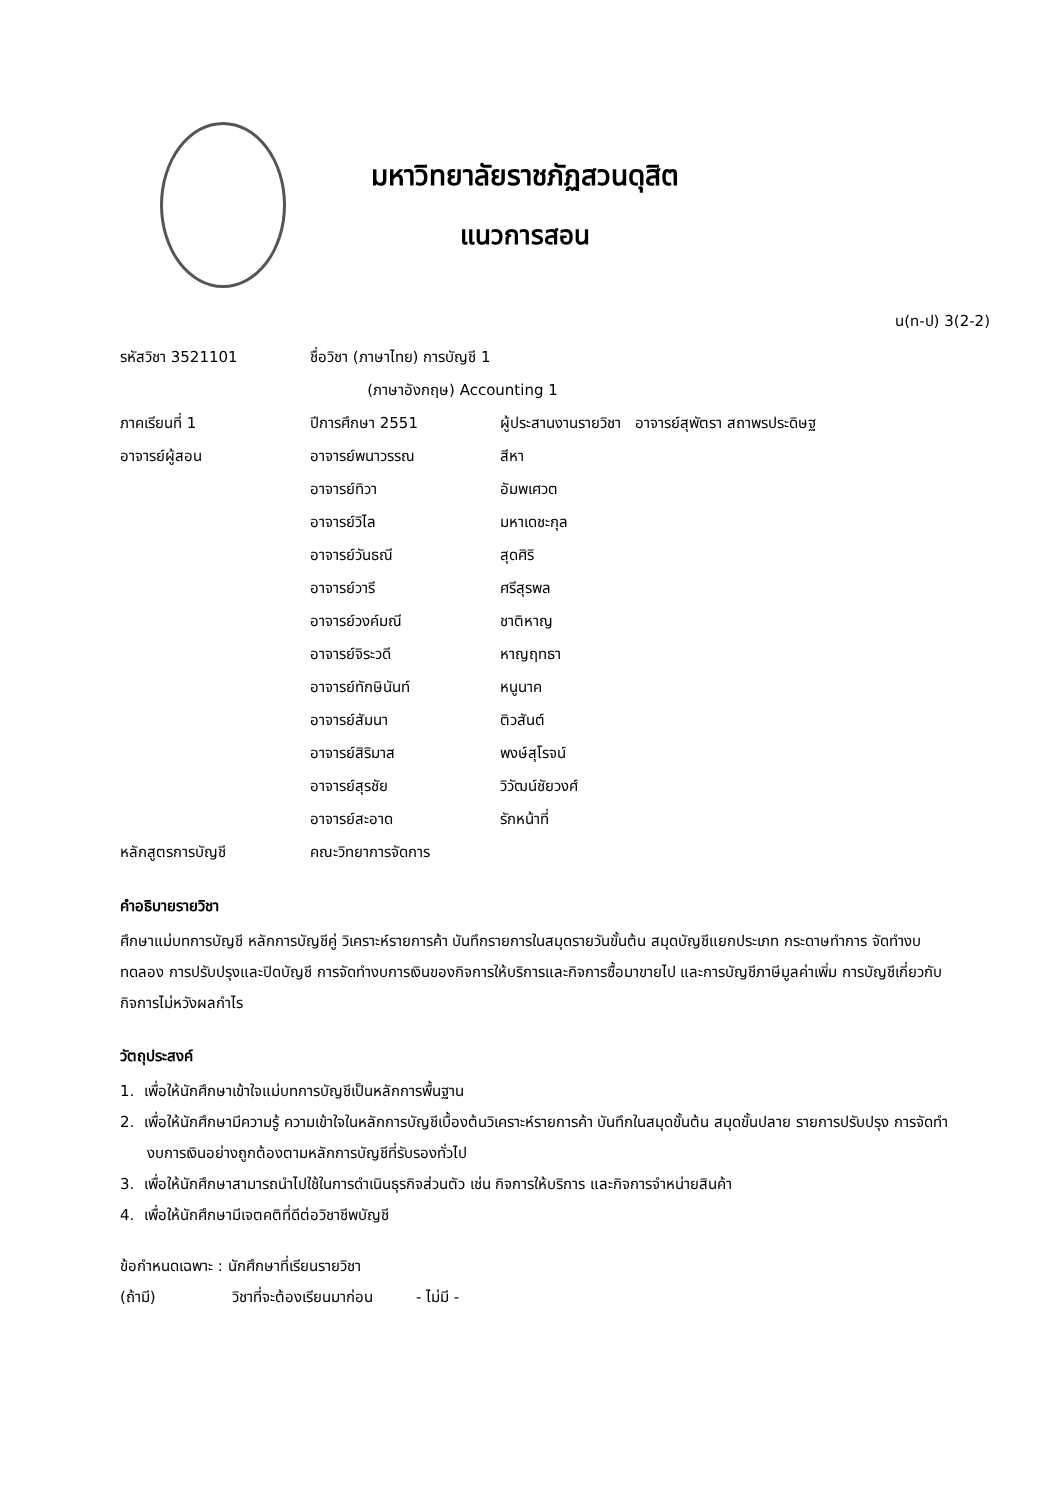มหาวิทยาลัยราชภัฏสวนดุสิต
แนวการสอน
น(ท-ป) 3(2-2)
| รหัสวิชา 3521101 | ชื่อวิชา (ภาษาไทย) การบัญชี 1 | |
| | (ภาษาอังกฤษ) Accounting 1 | |
| ภาคเรียนที่ 1 | ปีการศึกษา 2551 | ผู้ประสานงานรายวิชา อาจารย์สุพัตรา สถาพรประดิษฐ |
| อาจารย์ผู้สอน | อาจารย์พนาวรรณ | สีหา |
| | อาจารย์ทิวา | อัมพเศวต |
| | อาจารย์วิไล | มหาเดชะกุล |
| | อาจารย์วันธณี | สุดศิริ |
| | อาจารย์วารี | ศรีสุรพล |
| | อาจารย์วงค์มณี | ชาติหาญ |
| | อาจารย์จิระวดี | หาญฤทธา |
| | อาจารย์ทักษินันท์ | หนูนาค |
| | อาจารย์สัมนา | ติวสันต์ |
| | อาจารย์สิริมาส | พงษ์สุโรจน์ |
| | อาจารย์สุรชัย | วิวัฒน์ชัยวงศ์ |
| | อาจารย์สะอาด | รักหน้าที่ |
| หลักสูตรการบัญชี | คณะวิทยาการจัดการ | |
คำอธิบายรายวิชา
ศึกษาแม่บทการบัญชี หลักการบัญชีคู่ วิเคราะห์รายการค้า บันทึกรายการในสมุดรายวันขั้นต้น สมุดบัญชีแยกประเภท กระดาษทำการ จัดทำงบทดลอง การปรับปรุงและปิดบัญชี การจัดทำงบการเงินของกิจการให้บริการและกิจการซื้อมาขายไป และการบัญชีภาษีมูลค่าเพิ่ม การบัญชีเกี่ยวกับกิจการไม่หวังผลกำไร
วัตถุประสงค์
1. เพื่อให้นักศึกษาเข้าใจแม่บทการบัญชีเป็นหลักการพื้นฐาน
2. เพื่อให้นักศึกษามีความรู้ ความเข้าใจในหลักการบัญชีเบื้องต้นวิเคราะห์รายการค้า บันทึกในสมุดขั้นต้น สมุดขั้นปลาย รายการปรับปรุง การจัดทำงบการเงินอย่างถูกต้องตามหลักการบัญชีที่รับรองทั่วไป
3. เพื่อให้นักศึกษาสามารถนำไปใช้ในการดำเนินธุรกิจส่วนตัว เช่น กิจการให้บริการ และกิจการจำหน่ายสินค้า
4. เพื่อให้นักศึกษามีเจตคติที่ดีต่อวิชาชีพบัญชี
ข้อกำหนดเฉพาะ : นักศึกษาที่เรียนรายวิชา
(ถ้ามี) วิชาที่จะต้องเรียนมาก่อน - ไม่มี -